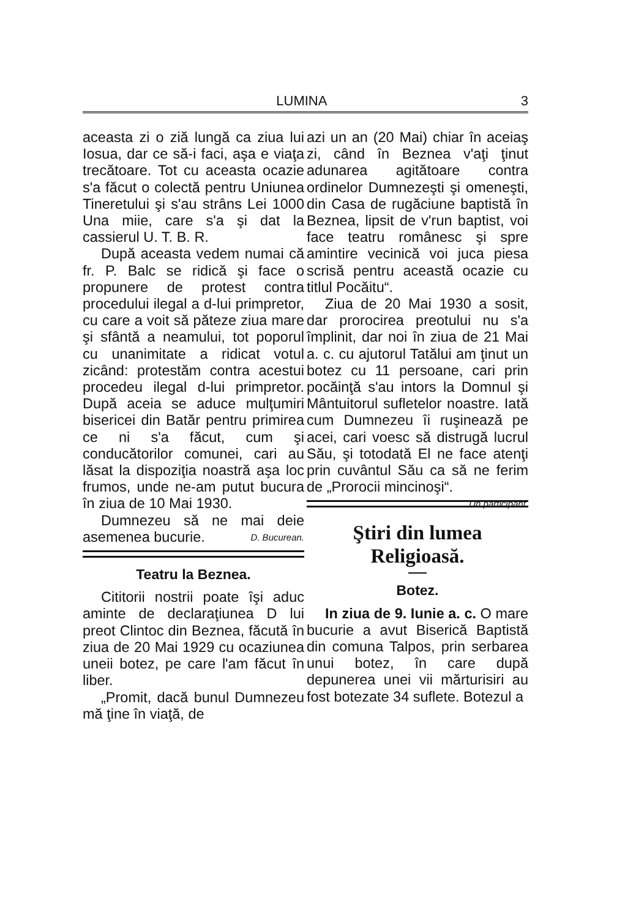LUMINA 3
aceasta zi o ziă lungă ca ziua lui Iosua, dar ce să-i faci, aşa e viaţa trecătoare. Tot cu aceasta ocazie s'a făcut o colectă pentru Uniunea Tineretului şi s'au strâns Lei 1000 Una miie, care s'a şi dat la cassierul U. T. B. R.
După aceasta vedem numai că fr. P. Balc se ridică şi face o propunere de protest contra procedului ilegal a d-lui primpretor, cu care a voit să păteze ziua mare şi sfântă a neamului, tot poporul cu unanimitate a ridicat votul zicând: protestăm contra acestui procedeu ilegal d-lui primpretor. După aceia se aduce mulţumiri bisericei din Batăr pentru primirea ce ni s'a făcut, cum şi conducătorilor comunei, cari au lăsat la dispoziţia noastră aşa loc frumos, unde ne-am putut bucura în ziua de 10 Mai 1930.
Dumnezeu să ne mai deie asemenea bucurie. D. Bucurean.
Teatru la Beznea.
Cititorii nostrii poate îşi aduc aminte de declaraţiunea D lui preot Clintoc din Beznea, făcută în ziua de 20 Mai 1929 cu ocaziunea uneii botez, pe care l'am făcut în liber.
„Promit, dacă bunul Dumnezeu mă ţine în viaţă, de
azi un an (20 Mai) chiar în aceiaş zi, când în Beznea v'aţi ţinut adunarea agitătoare contra ordinelor Dumnezeşti şi omeneşti, din Casa de rugăciune baptistă în Beznea, lipsit de v'run baptist, voi face teatru românesc şi spre amintire vecinică voi juca piesa scrisă pentru această ocazie cu titlul Pocăitu“.
Ziua de 20 Mai 1930 a sosit, dar prorocirea preotului nu s'a împlinit, dar noi în ziua de 21 Mai a. c. cu ajutorul Tatălui am ţinut un botez cu 11 persoane, cari prin pocăinţă s'au intors la Domnul şi Mântuitorul sufletelor noastre. Iată cum Dumnezeu îi ruşinează pe acei, cari voesc să distrugă lucrul Său, şi totodată El ne face atenţi prin cuvântul Său ca să ne ferim de „Prorocii mincinoşi“. Un participant.
Ştiri din lumea Religioasă.
Botez.
In ziua de 9. Iunie a. c. O mare bucurie a avut Biserică Baptistă din comuna Talpos, prin serbarea unui botez, în care după depunerea unei vii mărturisiri au fost botezate 34 suflete. Botezul a